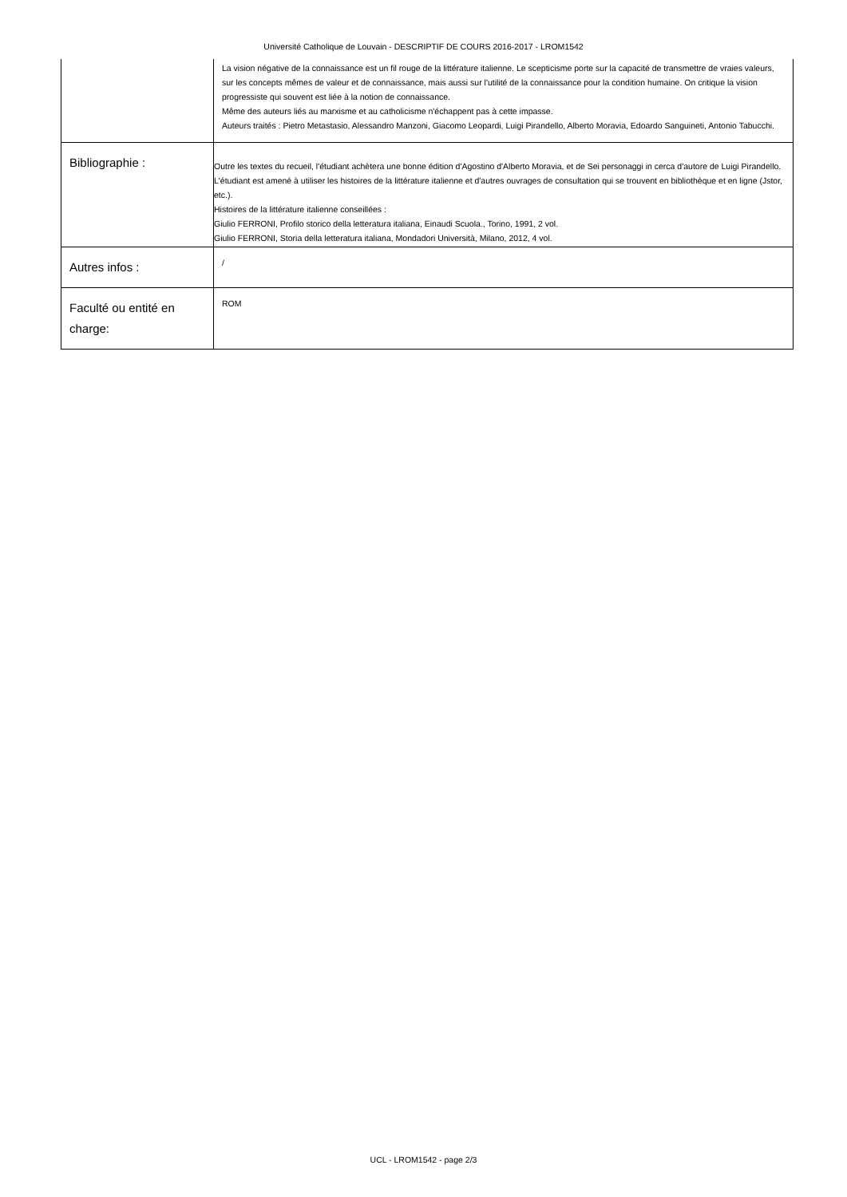Université Catholique de Louvain - DESCRIPTIF DE COURS 2016-2017 - LROM1542
| | La vision négative de la connaissance est un fil rouge de la littérature italienne. Le scepticisme porte sur la capacité de transmettre de vraies valeurs, sur les concepts mêmes de valeur et de connaissance, mais aussi sur l'utilité de la connaissance pour la condition humaine. On critique la vision progressiste qui souvent est liée à la notion de connaissance. Même des auteurs liés au marxisme et au catholicisme n'échappent pas à cette impasse. Auteurs traités : Pietro Metastasio, Alessandro Manzoni, Giacomo Leopardi, Luigi Pirandello, Alberto Moravia, Edoardo Sanguineti, Antonio Tabucchi. |
| Bibliographie : | Outre les textes du recueil, l'étudiant achètera une bonne édition d'Agostino d'Alberto Moravia, et de Sei personaggi in cerca d'autore de Luigi Pirandello. L'étudiant est amené à utiliser les histoires de la littérature italienne et d'autres ouvrages de consultation qui se trouvent en bibliothèque et en ligne (Jstor, etc.). Histoires de la littérature italienne conseillées : Giulio FERRONI, Profilo storico della letteratura italiana, Einaudi Scuola., Torino, 1991, 2 vol. Giulio FERRONI, Storia della letteratura italiana, Mondadori Università, Milano, 2012, 4 vol. |
| Autres infos : | / |
| Faculté ou entité en charge: | ROM |
UCL - LROM1542 - page 2/3